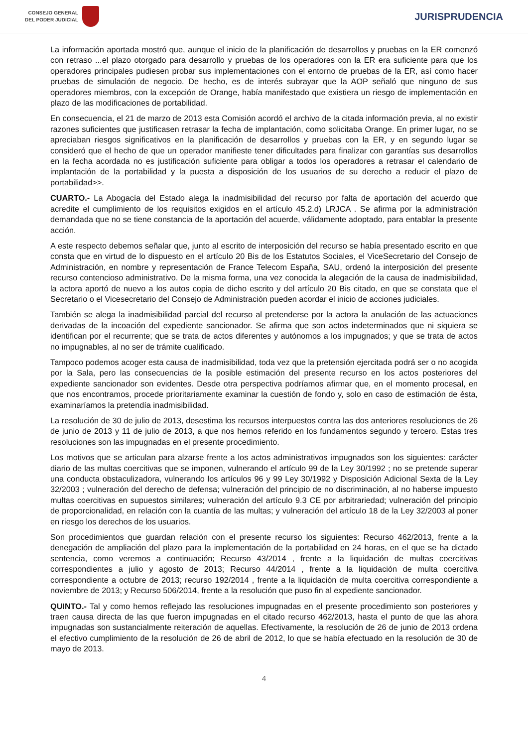CONSEJO GENERAL
DEL PODER JUDICIAL
JURISPRUDENCIA
La información aportada mostró que, aunque el inicio de la planificación de desarrollos y pruebas en la ER comenzó con retraso ...el plazo otorgado para desarrollo y pruebas de los operadores con la ER era suficiente para que los operadores principales pudiesen probar sus implementaciones con el entorno de pruebas de la ER, así como hacer pruebas de simulación de negocio. De hecho, es de interés subrayar que la AOP señaló que ninguno de sus operadores miembros, con la excepción de Orange, había manifestado que existiera un riesgo de implementación en plazo de las modificaciones de portabilidad.
En consecuencia, el 21 de marzo de 2013 esta Comisión acordó el archivo de la citada información previa, al no existir razones suficientes que justificasen retrasar la fecha de implantación, como solicitaba Orange. En primer lugar, no se apreciaban riesgos significativos en la planificación de desarrollos y pruebas con la ER, y en segundo lugar se consideró que el hecho de que un operador manifieste tener dificultades para finalizar con garantías sus desarrollos en la fecha acordada no es justificación suficiente para obligar a todos los operadores a retrasar el calendario de implantación de la portabilidad y la puesta a disposición de los usuarios de su derecho a reducir el plazo de portabilidad>>.
CUARTO.- La Abogacía del Estado alega la inadmisibilidad del recurso por falta de aportación del acuerdo que acredite el cumplimiento de los requisitos exigidos en el artículo 45.2.d) LRJCA . Se afirma por la administración demandada que no se tiene constancia de la aportación del acuerde, válidamente adoptado, para entablar la presente acción.
A este respecto debemos señalar que, junto al escrito de interposición del recurso se había presentado escrito en que consta que en virtud de lo dispuesto en el artículo 20 Bis de los Estatutos Sociales, el ViceSecretario del Consejo de Administración, en nombre y representación de France Telecom España, SAU, ordenó la interposición del presente recurso contencioso administrativo. De la misma forma, una vez conocida la alegación de la causa de inadmisibilidad, la actora aportó de nuevo a los autos copia de dicho escrito y del artículo 20 Bis citado, en que se constata que el Secretario o el Vicesecretario del Consejo de Administración pueden acordar el inicio de acciones judiciales.
También se alega la inadmisibilidad parcial del recurso al pretenderse por la actora la anulación de las actuaciones derivadas de la incoación del expediente sancionador. Se afirma que son actos indeterminados que ni siquiera se identifican por el recurrente; que se trata de actos diferentes y autónomos a los impugnados; y que se trata de actos no impugnables, al no ser de trámite cualificado.
Tampoco podemos acoger esta causa de inadmisibilidad, toda vez que la pretensión ejercitada podrá ser o no acogida por la Sala, pero las consecuencias de la posible estimación del presente recurso en los actos posteriores del expediente sancionador son evidentes. Desde otra perspectiva podríamos afirmar que, en el momento procesal, en que nos encontramos, procede prioritariamente examinar la cuestión de fondo y, solo en caso de estimación de ésta, examinaríamos la pretendía inadmisibilidad.
La resolución de 30 de julio de 2013, desestima los recursos interpuestos contra las dos anteriores resoluciones de 26 de junio de 2013 y 11 de julio de 2013, a que nos hemos referido en los fundamentos segundo y tercero. Estas tres resoluciones son las impugnadas en el presente procedimiento.
Los motivos que se articulan para alzarse frente a los actos administrativos impugnados son los siguientes: carácter diario de las multas coercitivas que se imponen, vulnerando el artículo 99 de la Ley 30/1992 ; no se pretende superar una conducta obstaculizadora, vulnerando los artículos 96 y 99 Ley 30/1992 y Disposición Adicional Sexta de la Ley 32/2003 ; vulneración del derecho de defensa; vulneración del principio de no discriminación, al no haberse impuesto multas coercitivas en supuestos similares; vulneración del artículo 9.3 CE por arbitrariedad; vulneración del principio de proporcionalidad, en relación con la cuantía de las multas; y vulneración del artículo 18 de la Ley 32/2003 al poner en riesgo los derechos de los usuarios.
Son procedimientos que guardan relación con el presente recurso los siguientes: Recurso 462/2013, frente a la denegación de ampliación del plazo para la implementación de la portabilidad en 24 horas, en el que se ha dictado sentencia, como veremos a continuación; Recurso 43/2014 , frente a la liquidación de multas coercitivas correspondientes a julio y agosto de 2013; Recurso 44/2014 , frente a la liquidación de multa coercitiva correspondiente a octubre de 2013; recurso 192/2014 , frente a la liquidación de multa coercitiva correspondiente a noviembre de 2013; y Recurso 506/2014, frente a la resolución que puso fin al expediente sancionador.
QUINTO.- Tal y como hemos reflejado las resoluciones impugnadas en el presente procedimiento son posteriores y traen causa directa de las que fueron impugnadas en el citado recurso 462/2013, hasta el punto de que las ahora impugnadas son sustancialmente reiteración de aquellas. Efectivamente, la resolución de 26 de junio de 2013 ordena el efectivo cumplimiento de la resolución de 26 de abril de 2012, lo que se había efectuado en la resolución de 30 de mayo de 2013.
4